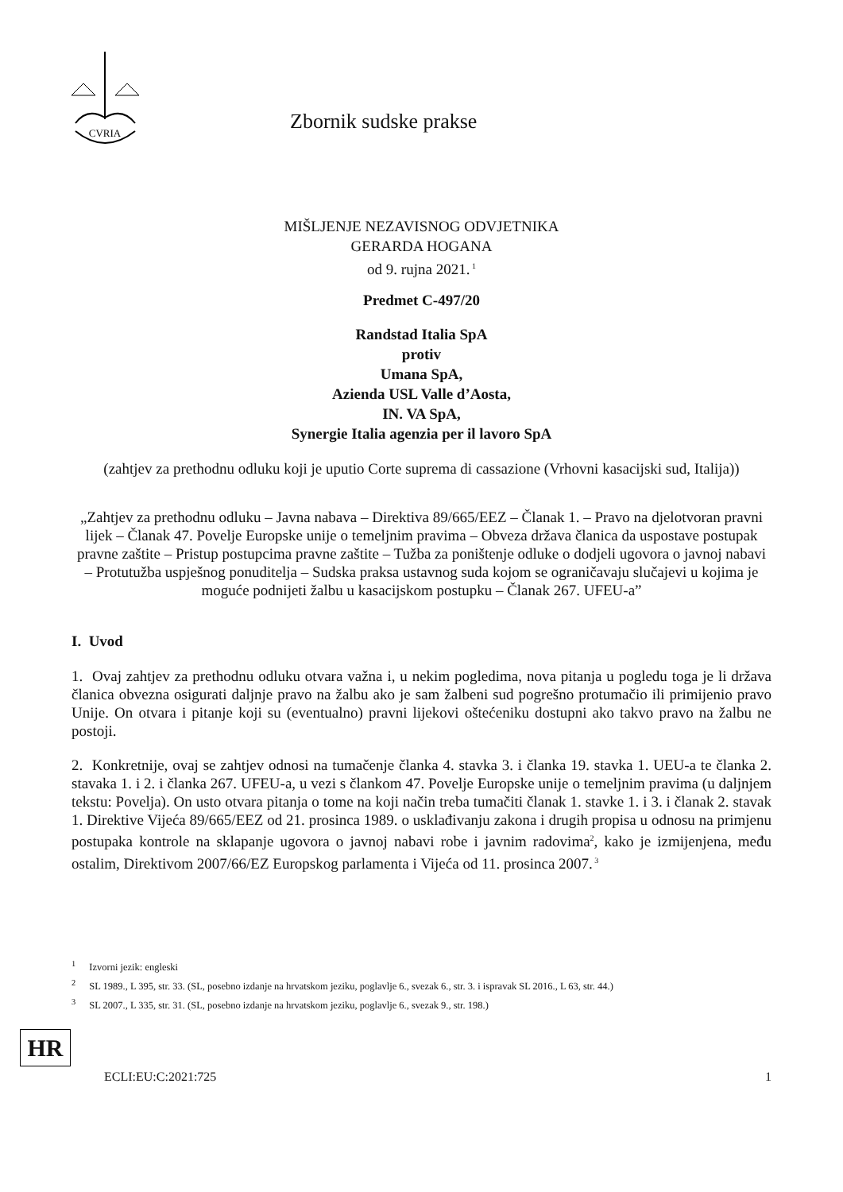CVRIA
Zbornik sudske prakse
MIŠLJENJE NEZAVISNOG ODVJETNIKA
GERARDA HOGANA
od 9. rujna 2021.<sup>1</sup>
Predmet C-497/20
Randstad Italia SpA
protiv
Umana SpA,
Azienda USL Valle d’Aosta,
IN. VA SpA,
Synergie Italia agenzia per il lavoro SpA
(zahtjev za prethodnu odluku koji je uputio Corte suprema di cassazione (Vrhovni kasacijski sud, Italija))
„Zahtjev za prethodnu odluku – Javna nabava – Direktiva 89/665/EEZ – Članak 1. – Pravo na djelotvoran pravni lijek – Članak 47. Povelje Europske unije o temeljnim pravima – Obveza država članica da uspostave postupak pravne zaštite – Pristup postupcima pravne zaštite – Tužba za poništenje odluke o dodjeli ugovora o javnoj nabavi – Protutužba uspješnog ponuditelja – Sudska praksa ustavnog suda kojom se ograničavaju slučajevi u kojima je moguće podnijeti žalbu u kasacijskom postupku – Članak 267. UFEU-a”
I. Uvod
1. Ovaj zahtjev za prethodnu odluku otvara važna i, u nekim pogledima, nova pitanja u pogledu toga je li država članica obvezna osigurati daljnje pravo na žalbu ako je sam žalbeni sud pogrešno protumačio ili primijenio pravo Unije. On otvara i pitanje koji su (eventualno) pravni lijekovi oštećeniku dostupni ako takvo pravo na žalbu ne postoji.
2. Konkretnije, ovaj se zahtjev odnosi na tumačenje članka 4. stavka 3. i članka 19. stavka 1. UEU-a te članka 2. stavaka 1. i 2. i članka 267. UFEU-a, u vezi s člankom 47. Povelje Europske unije o temeljnim pravima (u daljnjem tekstu: Povelja). On usto otvara pitanja o tome na koji način treba tumačiti članak 1. stavke 1. i 3. i članak 2. stavak 1. Direktive Vijeća 89/665/EEZ od 21. prosinca 1989. o usklađivanju zakona i drugih propisa u odnosu na primjenu postupaka kontrole na sklapanje ugovora o javnoj nabavi robe i javnim radovima<sup>2</sup>, kako je izmijenjena, među ostalim, Direktivom 2007/66/EZ Europskog parlamenta i Vijeća od 11. prosinca 2007.<sup>3</sup>
<sup>1</sup> Izvorni jezik: engleski
<sup>2</sup> SL 1989., L 395, str. 33. (SL, posebno izdanje na hrvatskom jeziku, poglavlje 6., svezak 6., str. 3. i ispravak SL 2016., L 63, str. 44.)
<sup>3</sup> SL 2007., L 335, str. 31. (SL, posebno izdanje na hrvatskom jeziku, poglavlje 6., svezak 9., str. 198.)
HR
ECLI:EU:C:2021:725
1